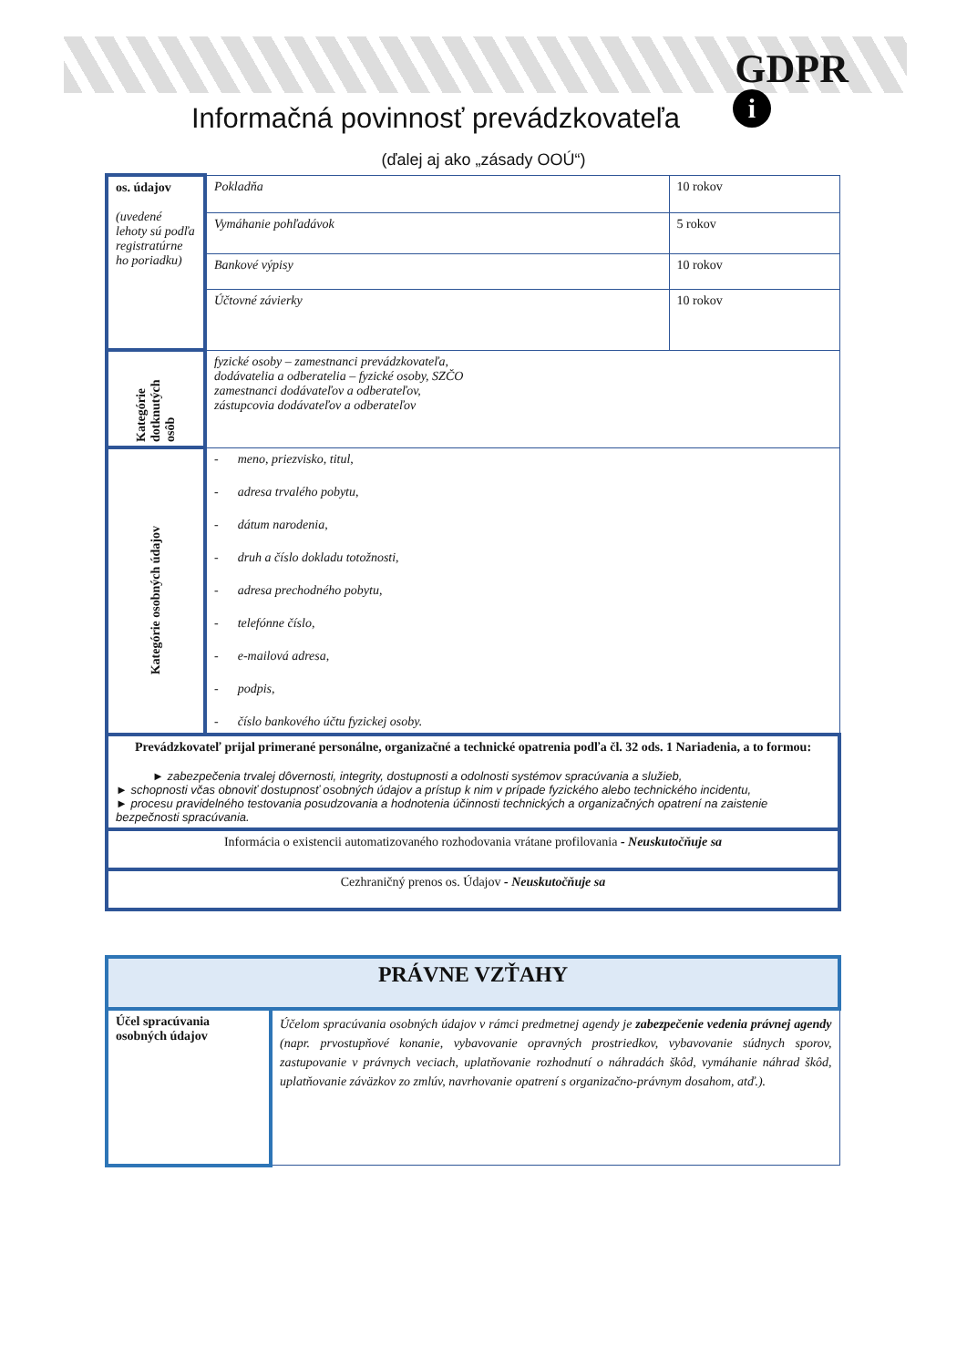GDPR
i
Informačná povinnosť prevádzkovateľa
(ďalej aj ako „zásady OOÚ“)
| os. údajov (uvedené lehoty sú podľa registratúrne ho poriadku) | Pokladňa | 10 rokov |
| | Vymáhanie pohľadávok | 5 rokov |
| | Bankové výpisy | 10 rokov |
| | Účtovné závierky | 10 rokov |
| Kategórie dotknutých osôb | fyzické osoby – zamestnanci prevádzkovateľa, dodávatelia a odberatelia – fyzické osoby, SZČO zamestnanci dodávateľov a odberateľov, zástupcovia dodávateľov a odberateľov | |
| Kategórie osobných údajov | - meno, priezvisko, titul, - adresa trvalého pobytu, - dátum narodenia, - druh a číslo dokladu totožnosti, - adresa prechodného pobytu, - telefónne číslo, - e-mailová adresa, - podpis, - číslo bankového účtu fyzickej osoby. | |
| Prevádzkovateľ prijal primerané personálne, organizačné a technické opatrenia podľa čl. 32 ods. 1 Nariadenia, a to formou: ► zabezpečenia trvalej dôvernosti, integrity, dostupnosti a odolnosti systémov spracúvania a služieb, ► schopnosti včas obnoviť dostupnosť osobných údajov a prístup k nim v prípade fyzického alebo technického incidentu, ► procesu pravidelného testovania posudzovania a hodnotenia účinnosti technických a organizačných opatrení na zaistenie bezpečnosti spracúvania. | | |
| Informácia o existencii automatizovaného rozhodovania vrátane profilovania - Neuskutočňuje sa | | |
| Cezhraničný prenos os. Údajov - Neuskutočňuje sa | | |
| PRÁVNE VZŤAHY | |
| Účel spracúvania osobných údajov | Účelom spracúvania osobných údajov v rámci predmetnej agendy je zabezpečenie vedenia právnej agendy (napr. prvostupňové konanie, vybavovanie opravných prostriedkov, vybavovanie súdnych sporov, zastupovanie v právnych veciach, uplatňovanie rozhodnutí o náhradách škôd, vymáhanie náhrad škôd, uplatňovanie záväzkov zo zmlúv, navrhovanie opatrení s organizačno-právnym dosahom, atď.). |